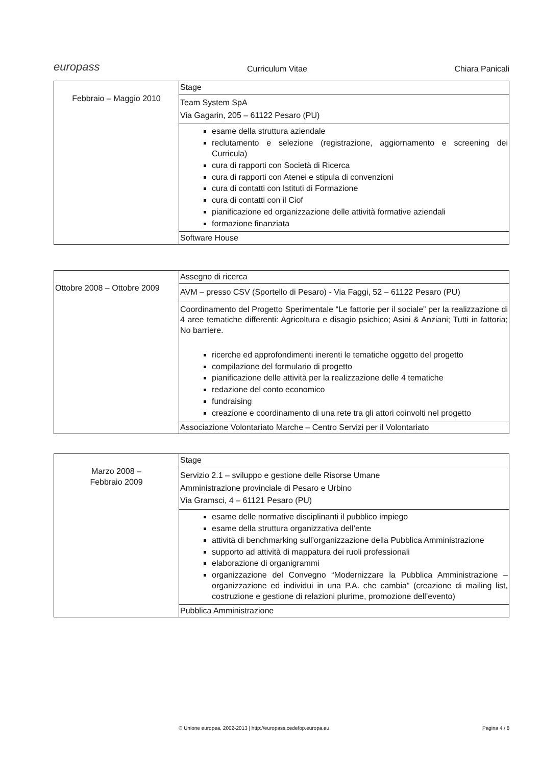europass Curriculum Vitae Chiara Panicali
| Febbraio – Maggio 2010 | Stage |
| | Team System SpA Via Gagarin, 205 – 61122 Pesaro (PU) |
| | esame della struttura aziendale reclutamento e selezione (registrazione, aggiornamento e screening dei Curricula) cura di rapporti con Società di Ricerca cura di rapporti con Atenei e stipula di convenzioni cura di contatti con Istituti di Formazione cura di contatti con il Ciof pianificazione ed organizzazione delle attività formative aziendali formazione finanziata |
| | Software House |
| Ottobre 2008 – Ottobre 2009 | Assegno di ricerca |
| | AVM – presso CSV (Sportello di Pesaro) - Via Faggi, 52 – 61122 Pesaro (PU) |
| | Coordinamento del Progetto Sperimentale “Le fattorie per il sociale” per la realizzazione di 4 aree tematiche differenti: Agricoltura e disagio psichico; Asini & Anziani; Tutti in fattoria; No barriere. ricerche ed approfondimenti inerenti le tematiche oggetto del progetto compilazione del formulario di progetto pianificazione delle attività per la realizzazione delle 4 tematiche redazione del conto economico fundraising creazione e coordinamento di una rete tra gli attori coinvolti nel progetto |
| | Associazione Volontariato Marche – Centro Servizi per il Volontariato |
| Marzo 2008 – Febbraio 2009 | Stage |
| | Servizio 2.1 – sviluppo e gestione delle Risorse Umane Amministrazione provinciale di Pesaro e Urbino Via Gramsci, 4 – 61121 Pesaro (PU) |
| | esame delle normative disciplinanti il pubblico impiego esame della struttura organizzativa dell’ente attività di benchmarking sull’organizzazione della Pubblica Amministrazione supporto ad attività di mappatura dei ruoli professionali elaborazione di organigrammi organizzazione del Convegno “Modernizzare la Pubblica Amministrazione – organizzazione ed individui in una P.A. che cambia” (creazione di mailing list, costruzione e gestione di relazioni plurime, promozione dell’evento) |
| | Pubblica Amministrazione |
© Unione europea, 2002-2013 | http://europass.cedefop.europa.eu
Pagina 4 / 8